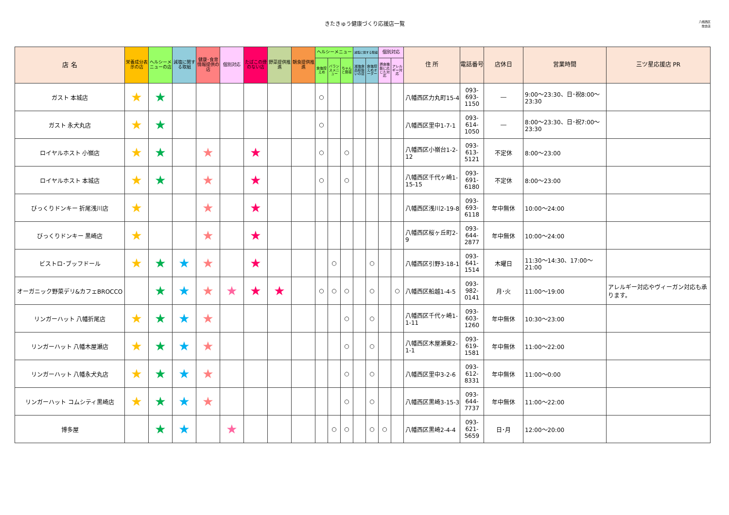きたきゅう健康づくり応援店一覧
八幡西区
飲食店
| 店 名 | 栄養成分表示の店 | ヘルシーメニューの店 | 減塩に関する取組 | 健康･食育情報提供の店 | 個別対応 | たばこの煙のない店 | 野菜提供推進 | 朝食提供推進 | ヘルシーメニュー | | | 減塩に関する取組 | | 個別対応 | | 住 所 | 電話番号 | 店休日 | 営業時間 | 三ツ星応援店 PR |
| --- | --- | --- | --- | --- | --- | --- | --- | --- | --- | --- | --- | --- | --- | --- | --- | --- | --- | --- | --- | --- |
| | | | | | | | | | 食塩控えめ | バランスメニュー | ちゃんと野菜 | 減塩食品取扱いの店 | 食塩控えめオーダー | 摂食機能に応じた対応 | アレルギー対応 | | | | | |
| ガスト 本城店 | ★ | ★ | | | | | | | ○ | | | | | | | 八幡西区力丸町15-4 | 093-693-1150 | ― | 9:00～23:30、日･祝8:00～23:30 | |
| ガスト 永犬丸店 | ★ | ★ | | | | | | | ○ | | | | | | | 八幡西区里中1-7-1 | 093-614-1050 | ― | 8:00～23:30、日･祝7:00～23:30 | |
| ロイヤルホスト 小嶺店 | ★ | ★ | | ★ | | ★ | | | ○ | | ○ | | | | | 八幡西区小嶺台1-2-12 | 093-613-5121 | 不定休 | 8:00～23:00 | |
| ロイヤルホスト 本城店 | ★ | ★ | | ★ | | ★ | | | ○ | | ○ | | | | | 八幡西区千代ヶ崎1-15-15 | 093-691-6180 | 不定休 | 8:00～23:00 | |
| びっくりドンキー 折尾浅川店 | ★ | | | ★ | | ★ | | | | | | | | | | 八幡西区浅川2-19-8 | 093-693-6118 | 年中無休 | 10:00～24:00 | |
| びっくりドンキー 黒崎店 | ★ | | | ★ | | ★ | | | | | | | | | | 八幡西区桜ヶ丘町2-9 | 093-644-2877 | 年中無休 | 10:00～24:00 | |
| ビストロ･ブッフドール | ★ | ★ | ★ | ★ | | ★ | | | | ○ | | | ○ | | | 八幡西区引野3-18-1 | 093-641-1514 | 木曜日 | 11:30～14:30、17:00～21:00 | |
| オーガニック野菜デリ&カフェBROCCO | | ★ | ★ | ★ | ★ | ★ | ★ | | ○ | ○ | ○ | | ○ | | ○ | 八幡西区船越1-4-5 | 093-982-0141 | 月･火 | 11:00～19:00 | アレルギー対応やヴィーガン対応も承ります。 |
| リンガーハット 八幡折尾店 | ★ | ★ | ★ | ★ | | | | | | | ○ | | ○ | | | 八幡西区千代ヶ崎1-1-11 | 093-603-1260 | 年中無休 | 10:30～23:00 | |
| リンガーハット 八幡木屋瀬店 | ★ | ★ | ★ | ★ | | | | | | | ○ | | ○ | | | 八幡西区木屋瀬東2-1-1 | 093-619-1581 | 年中無休 | 11:00～22:00 | |
| リンガーハット 八幡永犬丸店 | ★ | ★ | ★ | ★ | | | | | | | ○ | | ○ | | | 八幡西区里中3-2-6 | 093-612-8331 | 年中無休 | 11:00～0:00 | |
| リンガーハット コムシティ黒崎店 | ★ | ★ | ★ | ★ | | | | | | | ○ | | ○ | | | 八幡西区黒崎3-15-3 | 093-644-7737 | 年中無休 | 11:00～22:00 | |
| 博多屋 | | ★ | ★ | | ★ | | | | | ○ | ○ | | ○ | ○ | | 八幡西区黒崎2-4-4 | 093-621-5659 | 日･月 | 12:00～20:00 | |